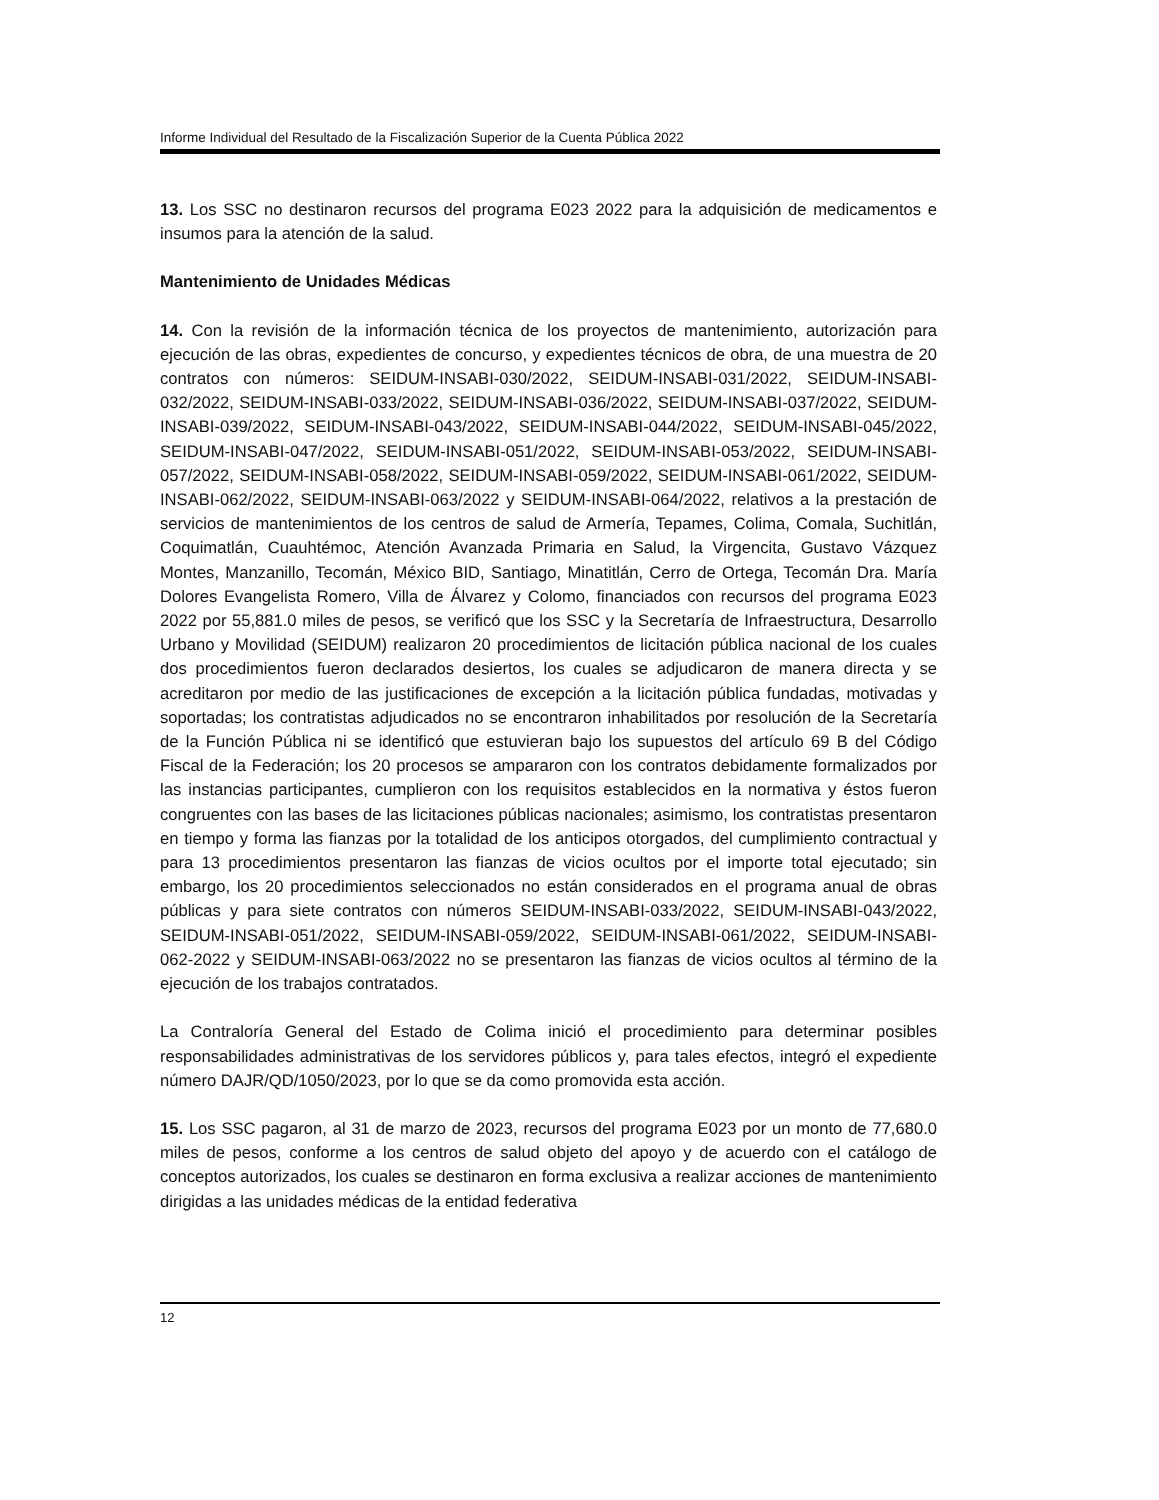Informe Individual del Resultado de la Fiscalización Superior de la Cuenta Pública 2022
13. Los SSC no destinaron recursos del programa E023 2022 para la adquisición de medicamentos e insumos para la atención de la salud.
Mantenimiento de Unidades Médicas
14. Con la revisión de la información técnica de los proyectos de mantenimiento, autorización para ejecución de las obras, expedientes de concurso, y expedientes técnicos de obra, de una muestra de 20 contratos con números: SEIDUM-INSABI-030/2022, SEIDUM-INSABI-031/2022, SEIDUM-INSABI-032/2022, SEIDUM-INSABI-033/2022, SEIDUM-INSABI-036/2022, SEIDUM-INSABI-037/2022, SEIDUM-INSABI-039/2022, SEIDUM-INSABI-043/2022, SEIDUM-INSABI-044/2022, SEIDUM-INSABI-045/2022, SEIDUM-INSABI-047/2022, SEIDUM-INSABI-051/2022, SEIDUM-INSABI-053/2022, SEIDUM-INSABI-057/2022, SEIDUM-INSABI-058/2022, SEIDUM-INSABI-059/2022, SEIDUM-INSABI-061/2022, SEIDUM-INSABI-062/2022, SEIDUM-INSABI-063/2022 y SEIDUM-INSABI-064/2022, relativos a la prestación de servicios de mantenimientos de los centros de salud de Armería, Tepames, Colima, Comala, Suchitlán, Coquimatlán, Cuauhtémoc, Atención Avanzada Primaria en Salud, la Virgencita, Gustavo Vázquez Montes, Manzanillo, Tecomán, México BID, Santiago, Minatitlán, Cerro de Ortega, Tecomán Dra. María Dolores Evangelista Romero, Villa de Álvarez y Colomo, financiados con recursos del programa E023 2022 por 55,881.0 miles de pesos, se verificó que los SSC y la Secretaría de Infraestructura, Desarrollo Urbano y Movilidad (SEIDUM) realizaron 20 procedimientos de licitación pública nacional de los cuales dos procedimientos fueron declarados desiertos, los cuales se adjudicaron de manera directa y se acreditaron por medio de las justificaciones de excepción a la licitación pública fundadas, motivadas y soportadas; los contratistas adjudicados no se encontraron inhabilitados por resolución de la Secretaría de la Función Pública ni se identificó que estuvieran bajo los supuestos del artículo 69 B del Código Fiscal de la Federación; los 20 procesos se ampararon con los contratos debidamente formalizados por las instancias participantes, cumplieron con los requisitos establecidos en la normativa y éstos fueron congruentes con las bases de las licitaciones públicas nacionales; asimismo, los contratistas presentaron en tiempo y forma las fianzas por la totalidad de los anticipos otorgados, del cumplimiento contractual y para 13 procedimientos presentaron las fianzas de vicios ocultos por el importe total ejecutado; sin embargo, los 20 procedimientos seleccionados no están considerados en el programa anual de obras públicas y para siete contratos con números SEIDUM-INSABI-033/2022, SEIDUM-INSABI-043/2022, SEIDUM-INSABI-051/2022, SEIDUM-INSABI-059/2022, SEIDUM-INSABI-061/2022, SEIDUM-INSABI-062-2022 y SEIDUM-INSABI-063/2022 no se presentaron las fianzas de vicios ocultos al término de la ejecución de los trabajos contratados.
La Contraloría General del Estado de Colima inició el procedimiento para determinar posibles responsabilidades administrativas de los servidores públicos y, para tales efectos, integró el expediente número DAJR/QD/1050/2023, por lo que se da como promovida esta acción.
15. Los SSC pagaron, al 31 de marzo de 2023, recursos del programa E023 por un monto de 77,680.0 miles de pesos, conforme a los centros de salud objeto del apoyo y de acuerdo con el catálogo de conceptos autorizados, los cuales se destinaron en forma exclusiva a realizar acciones de mantenimiento dirigidas a las unidades médicas de la entidad federativa
12